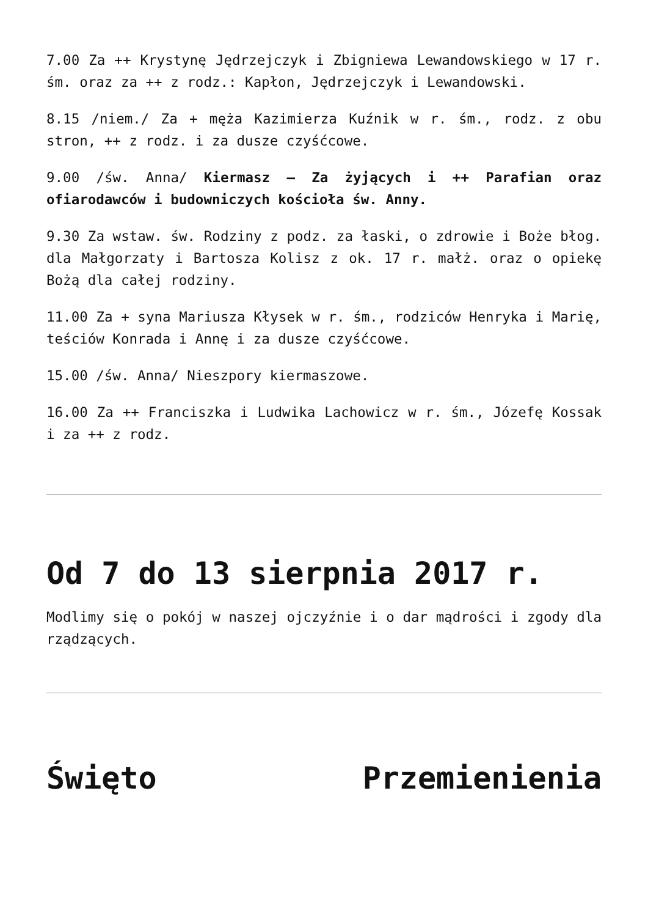7.00 Za ++ Krystynę Jędrzejczyk i Zbigniewa Lewandowskiego w 17 r. śm. oraz za ++ z rodz.: Kapłon, Jędrzejczyk i Lewandowski.
8.15 /niem./ Za + męża Kazimierza Kuźnik w r. śm., rodz. z obu stron, ++ z rodz. i za dusze czyśćcowe.
9.00 /św. Anna/ Kiermasz – Za żyjących i ++ Parafian oraz ofiarodawców i budowniczych kościoła św. Anny.
9.30 Za wstaw. św. Rodziny z podz. za łaski, o zdrowie i Boże błog. dla Małgorzaty i Bartosza Kolisz z ok. 17 r. małż. oraz o opiekę Bożą dla całej rodziny.
11.00 Za + syna Mariusza Kłysek w r. śm., rodziców Henryka i Marię, teściów Konrada i Annę i za dusze czyśćcowe.
15.00 /św. Anna/ Nieszpory kiermaszowe.
16.00 Za ++ Franciszka i Ludwika Lachowicz w r. śm., Józefę Kossak i za ++ z rodz.
Od 7 do 13 sierpnia 2017 r.
Modlimy się o pokój w naszej ojczyźnie i o dar mądrości i zgody dla rządzących.
Święto Przemienienia